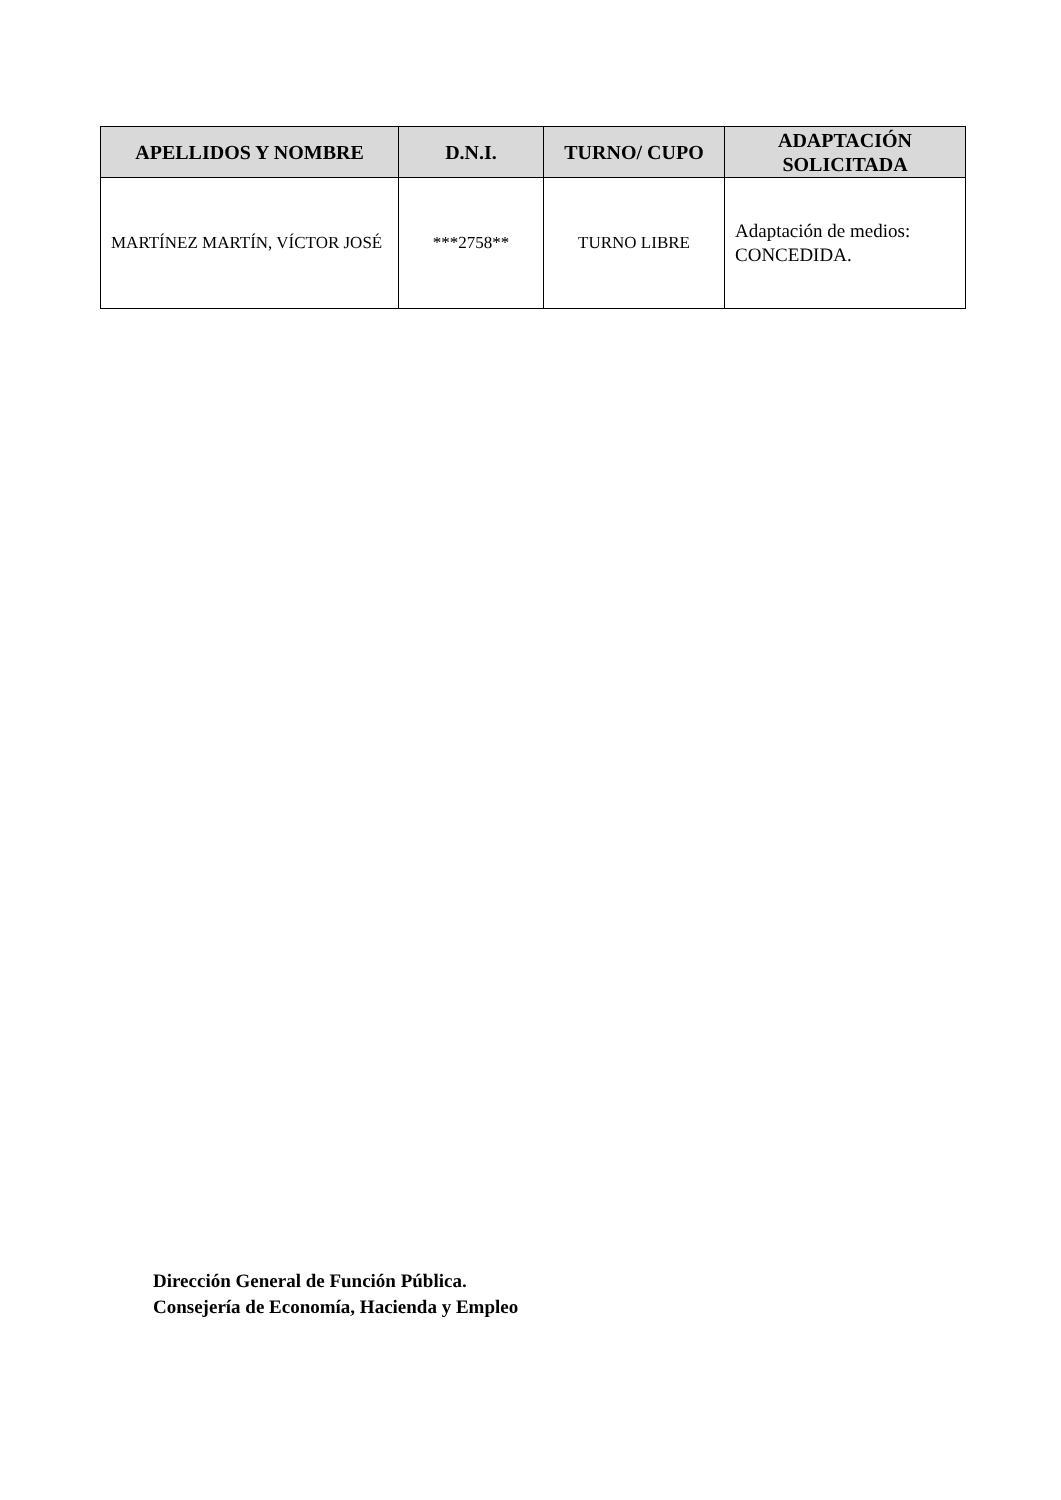| APELLIDOS Y NOMBRE | D.N.I. | TURNO/ CUPO | ADAPTACIÓN SOLICITADA |
| --- | --- | --- | --- |
| MARTÍNEZ MARTÍN, VÍCTOR JOSÉ | ***2758** | TURNO LIBRE | Adaptación de medios: CONCEDIDA. |
Dirección General de Función Pública.
Consejería de Economía, Hacienda y Empleo